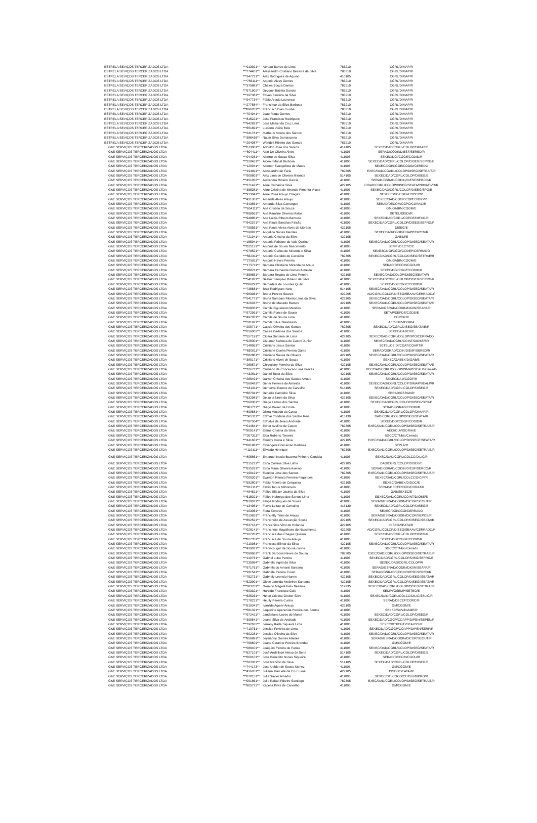| ESTRELA SEVIÇOS TERCERIZADOS LTDA | ***013921** | Abraao Barros de Lima | 783210 | CGRL/DIMAP/R |
| ESTRELA SEVIÇOS TERCERIZADOS LTDA | ***774451** | Alessandro Cristiano Bezerra da Silva | 783210 | CGRL/DIMAP/R |
| ESTRELA SEVIÇOS TERCERIZADOS LTDA | ***347731** | Alex Rodrigues de Aquino | 410105 | CGRL/DIMAP/R |
| ESTRELA SEVIÇOS TERCERIZADOS LTDA | ***756111** | Antonio Alves Gomes | 783210 | CGRL/DIMAP/R |
| ESTRELA SEVIÇOS TERCERIZADOS LTDA | ***375881** | Chales Souza Dantas | 783210 | CGRL/DIMAP/R |
| ESTRELA SEVIÇOS TERCERIZADOS LTDA | ***571902** | Devonei Batista Dantas | 783210 | CGRL/DIMAP/R |
| ESTRELA SEVIÇOS TERCERIZADOS LTDA | ***197381** | Erivan Ferreira da Silva | 783210 | CGRL/DIMAP/R |
| ESTRELA SEVIÇOS TERCERIZADOS LTDA | ***947734** | Fabio Araujo Lourenco | 783210 | CGRL/DIMAP/R |
| ESTRELA SEVIÇOS TERCERIZADOS LTDA | ***277584** | Francimar da Silva Barbosa | 783210 | CGRL/DIMAP/R |
| ESTRELA SEVIÇOS TERCERIZADOS LTDA | ***896201** | Francisco Dias d unha | 783210 | CGRL/DIMAP/R |
| ESTRELA SEVIÇOS TERCERIZADOS LTDA | ***704941** | Joao Fraga Gomes | 783210 | CGRL/DIMAP/R |
| ESTRELA SEVIÇOS TERCERIZADOS LTDA | ***816221** | Jose Francisco Rodrigues | 783210 | CGRL/DIMAP/R |
| ESTRELA SEVIÇOS TERCERIZADOS LTDA | ***942831** | Jose Maikel da Cruz Lima | 783210 | CGRL/DIMAP/R |
| ESTRELA SEVIÇOS TERCERIZADOS LTDA | ***651891** | Luciano Vieira Belo | 783210 | CGRL/DIMAP/R |
| ESTRELA SEVIÇOS TERCERIZADOS LTDA | ***241781** | Matheus Moura dos Santos | 783210 | CGRL/DIMAP/R |
| ESTRELA SEVIÇOS TERCERIZADOS LTDA | ***386436** | Natim Silva Damascena | 783210 | CGRL/DIMAP/R |
| ESTRELA SEVIÇOS TERCERIZADOS LTDA | ***294087** | Wendell Ribeiro dos Santos | 783210 | CGRL/DIMAP/R |
| G&E SERVIÇOS TERCERIZADOS LTDA | ***673001** | Adorildo Jose dos Santos | 414105 | SEXEC/DAD/CGRL/COLOP/DIMAP/E |
| G&E SERVIÇOS TERCERIZADOS LTDA | ***804411** | Alan De Oliveira Alves | 411005 | SERAD/CODINDIESF/SERED/R |
| G&E SERVIÇOS TERCERIZADOS LTDA | ***044281** | Alberto de Souza Silva | 411005 | SEXEC/DGI/CGGE/CODID/R |
| G&E SERVIÇOS TERCERIZADOS LTDA | ***320451** | Aldenir Macal Barbosa | 411005 | SEXEC/DAD/CGRL/COLOP/DISEG/SEPRG/E |
| G&E SERVIÇOS TERCERIZADOS LTDA | ***120041** | Aldenor Evangelista de Matos | 411005 | SEXEC/DGI/CGGE/CODID/CERRDO |
| G&E SERVIÇOS TERCERIZADOS LTDA | ***194811** | Alessandro de Faria | 782305 | EXEC/DAD/CGARL/COLOP/DISEG/SETRA/E/R |
| G&E SERVIÇOS TERCERIZADOS LTDA | ***900801** | Alex Lima de Oliveira Miranda | 514105 | SEXEC/DAD/CGRL/COLOP/DISEG/E |
| G&E SERVIÇOS TERCERIZADOS LTDA | ***451053** | Alexandra Ribeiro Garcia | 411005 | SERAD/GSRAD/CODIN/DIESF/SERCO/R |
| G&E SERVIÇOS TERCERIZADOS LTDA | ***371421** | Aline Catharine Silva | 422105 | C/DAD/CGRL/COLOP/DISEG/SEATA/PRIVATIVO/R |
| G&E SERVIÇOS TERCERIZADOS LTDA | ***355381** | Aline Cristina de Miranda Pimenta Vilass | 411005 | SEXEC/DAD/CGRL/COLOP/DISEG/SPG/E |
| G&E SERVIÇOS TERCERIZADOS LTDA | ***913041** | Aline Rosa Araujo Chagas | 411005 | SEXEC/DGE/CGGI/CODEP/R |
| G&E SERVIÇOS TERCERIZADOS LTDA | ***431361** | Amanda Alves Araujo | 411005 | SEXEC/DAD/CGGP/COPEO/DIO/R |
| G&E SERVIÇOS TERCERIZADOS LTDA | ***343551** | Amanda Silva Camargos | 411005 | SERAD/DECOM/CGPO/CORAC/R |
| G&E SERVIÇOS TERCERIZADOS LTDA | ***654111** | Ana Cristina de Souza | 411005 | GM/GABIM/CGGM/E |
| G&E SERVIÇOS TERCERIZADOS LTDA | ***898561** | Ana Karoline Oliveira Matos | 411005 | SETEL/DEIDI/R |
| G&E SERVIÇOS TERCERIZADOS LTDA | ***948851** | Ana Luizia Ribeiro Barbosa | 411005 | SEXEC/DAD/CGRL/COEOF/DIEXO/R |
| G&E SERVIÇOS TERCERIZADOS LTDA | ***942371** | Ana Paula Sanchas Falcão | 411005 | SEXEC/DAD/CGRL/COLOP/DISEG/SEPRG/R |
| G&E SERVIÇOS TERCERIZADOS LTDA | ***790561** | Ana Paula Vieira Alves de Moraes | 422105 | DISEG/E |
| G&E SERVIÇOS TERCERIZADOS LTDA | ***290971** | Angelica Nunes Mendes | 411005 | SEXECDAD/CGGP/COAPP/DIPEN/R |
| G&E SERVIÇOS TERCERIZADOS LTDA | ***721941** | Antonia Cristina da Silva | 422105 | GABIM/E |
| G&E SERVIÇOS TERCERIZADOS LTDA | ***155941** | Antonia Fabiane do Vale Quirino | 411005 | SEXEC/DAD/CGRL/COLOP/DISEG/SEATA/R |
| G&E SERVIÇOS TERCERIZADOS LTDA | ***025131** | Antonia de Sousa Nascimento | 411005 | SEMPI/DECTIC/E |
| G&E SERVIÇOS TERCERIZADOS LTDA | ***079521** | Antonio Carlos de Miranda e Silva | 411005 | SEXE3C/DGI/CGGI/CODEP/CERRADO |
| G&E SERVIÇOS TERCERIZADOS LTDA | ***562311** | Antonio Geraldo de Carvalho | 782305 | SEXEC/DAD/CGRL/COLO/DISEG/SETRAE/R |
| G&E SERVIÇOS TERCERIZADOS LTDA | ***275911** | Antonio Neves Pereira | 411005 | GM/GABIM/CGGM/E |
| G&E SERVIÇOS TERCERIZADOS LTDA | ***175711** | Barbara Chistiane Miranda de Arauo | 411005 | SERAD/DECOM/CGOU/R |
| G&E SERVIÇOS TERCERIZADOS LTDA | ***288211** | Barbara Fernanda Gomes Almeida | 411005 | SEXEC/DGI/CGGE/CODID/R |
| G&E SERVIÇOS TERCERIZADOS LTDA | ***358551** | Barbara Regina de Lima Pereira | 422105 | SEXEC/DAD/COLOP/DISEG/SEATA/R |
| G&E SERVIÇOS TERCERIZADOS LTDA | ***541921** | Beatriz Sampaio Ribeiro da Silva | 411005 | SEXEC/DAD/CGRL/COLOP/DISEG/SEPRG/R |
| G&E SERVIÇOS TERCERIZADOS LTDA | ***086291** | Bernadete de Lourdes Quititi | 411005 | SEXEC/DGI/CGGE/CODID/R |
| G&E SERVIÇOS TERCERIZADOS LTDA | ***736681** | Braz Rodrigues Neto | 514105 | SEXEC/DAD/CGRL/COLOP/DISEG/SEATA/R |
| G&E SERVIÇOS TERCERIZADOS LTDA | ***983361** | Bruna Pereira Soares | 422205 | AD/CGRL/COLOP/DISEG/SEAAV/CERRADO/R |
| G&E SERVIÇOS TERCERIZADOS LTDA | ***541771** | Bruna Sampaio Ribeiro Lima da Silva | 422105 | SEXEC/DAD/CGRL/COLOP/DISEG/SEATA/R |
| G&E SERVIÇOS TERCERIZADOS LTDA | ***420337** | Bruno de Macedo Ramos | 422105 | SEXEC/DAD/CGRL/COLOP/DISEG/SEATA/E |
| G&E SERVIÇOS TERCERIZADOS LTDA | ***698351** | Camila Figueiredo Mendes | 411005 | SERAD/GSRAD/CODIN/DIGIN/SEAPA/R |
| G&E SERVIÇOS TERCERIZADOS LTDA | ***972991** | Camila Ponce de Sousa | 411005 | SETAP/DEPDS/CGDS/E |
| G&E SERVIÇOS TERCERIZADOS LTDA | ***497031** | Camila de Souza Lima | 411005 | COROR/R |
| G&E SERVIÇOS TERCERIZADOS LTDA | ***011921** | Camila Silva Takahasshi | 411005 | AECi/OUVIDORIA |
| G&E SERVIÇOS TERCERIZADOS LTDA | ***299771** | Cassio Oliveira dos Santos | 782305 | SEXEC/DAD/CGRL/DISEG/SEATA/E/R |
| G&E SERVIÇOS TERCERIZADOS LTDA | ***656003** | Cassia Barbosa dos Santos | 411005 | SEXEC/GABEX/E |
| G&E SERVIÇOS TERCERIZADOS LTDA | ***557191** | Cícera Santana de Lima | 422105 | SEXEC/DAD/CGRL/COLOP/SPO/CERRADO |
| G&E SERVIÇOS TERCERIZADOS LTDA | ***925001** | Cleumar Barbosa de Castro Junior | 411005 | SEXEC/DAD/CGRL/COINT/DIOBE/ER |
| G&E SERVIÇOS TERCERIZADOS LTDA | ***148951** | Cristiany Jesus Santos | 411005 | SETEL/DEIDI/CGAT/COART/R |
| G&E SERVIÇOS TERCERIZADOS LTDA | ***830011** | Cristiane Cunha Pereira Gama | 411005 | SERAD/GSRAD/COIN/DIESF/SERED/R |
| G&E SERVIÇOS TERCERIZADOS LTDA | ***082861** | Cristiane Souza de Oliveira | 422105 | SEXEC/DAD/CGRL/COLOP/DISEG/SEATA/R |
| G&E SERVIÇOS TERCERIZADOS LTDA | ***380171** | Cristiano Alves de Souza | 411005 | SEXEC/GABEX/DIGAB/E |
| G&E SERVIÇOS TERCERIZADOS LTDA | ***269571** | Chrystiany Ferreira da Silva | 422105 | SEXEC/DAD/CGRL/COLOP/DISEG/SEATA/E |
| G&E SERVIÇOS TERCERIZADOS LTDA | ***106711** | Cristiano da Conceicao Lima Freitas | 411005 | XEC/DAD/CGRL/COLOP/DIMAP/SEALP/Cerrado |
| G&E SERVIÇOS TERCERIZADOS LTDA | ***432611** | Daniel Tosta da Silva | 422105 | SEXEC/DAD/CGRL/COLOP/DISEG/SEATA/R |
| G&E SERVIÇOS TERCERIZADOS LTDA | ***265491** | Darrah Cristina dos Santos Arruda | 411005 | SEXEC/DAD/CGOF/R |
| G&E SERVIÇOS TERCERIZADOS LTDA | ***560481** | Dener Ferreira de Almeida | 411005 | SEXEC/DAD/CGRL/COLOP/DIMAP/SEALP/R |
| G&E SERVIÇOS TERCERIZADOS LTDA | ***181311** | Demerval Ramos de Carvalho | 514105 | SEXEC/DAD/CGRL;COLOP/DISEG/E |
| G&E SERVIÇOS TERCERIZADOS LTDA | ***887041** | Denielle Carvalho Silva | 411005 | SERAD/GSRAD/R |
| G&E SERVIÇOS TERCERIZADOS LTDA | ***632981** | Delzuita Nnes da Silva | 422105 | SEXEC/DAD/CGRL/COLOP/DISEG/SEATA/R |
| G&E SERVIÇOS TERCERIZADOS LTDA | ***560361** | Diego Lemos dos Santos | 411005 | SEXEC/DAD/CGRL/COLOP/DISEG/SPG/E |
| G&E SERVIÇOS TERCERIZADOS LTDA | ***981711** | Diego Xavier da Costa | 411005 | SERAD/GSRAD/CODIN/R |
| G&E SERVIÇOS TERCERIZADOS LTDA | ***809681** | Dilma Macedo da Costa | 411005 | SEXEC/DAD/CGRL/COLOP/DIMAP/R |
| G&E SERVIÇOS TERCERIZADOS LTDA | ***585311** | Edmar Trindade dos Santos Reis | 415130 | DAD/CGRL/COLOP/DISEG/SEATA/R |
| G&E SERVIÇOS TERCERIZADOS LTDA | ***787504** | Ednalva de Jesus Andrade | 411005 | SEXEC/DGI/CGGF/CODID/R |
| G&E SERVIÇOS TERCERIZADOS LTDA | ***014641** | Ednor Avelino de Castro | 782305 | EXEC/DAD/CGRL/COLOP/DISEG/SETRA/E/R |
| G&E SERVIÇOS TERCERIZADOS LTDA | ***909141** | Elaine Cristina da Silva | 411005 | AECI/OUVIDORIA/E |
| G&E SERVIÇOS TERCERIZADOS LTDA | ***307311** | Elda Roberto Tavares | 411005 | SGCC/CTNbio/Cerrado |
| G&E SERVIÇOS TERCERIZADOS LTDA | ***441601** | Elenicy Costa e Silva | 422105 | EXEC/DAD/CGRL/COLOP/DISSEGT/SEATA/R |
| G&E SERVIÇOS TERCERIZADOS LTDA | ***681981** | Elisangela Conceicao Barbosa | 411005 | SEPLA/R |
| G&E SERVIÇOS TERCERIZADOS LTDA | ***119111** | Elivaldo Henrique | 782305 | EXEC/DAD/CGRL/COLOP/DISEG/SETRA/E/R |
| G&E SERVIÇOS TERCERIZADOS LTDA | ***806851** | Emanuel Inacio Bezerra Pinheiro Candeia | 411005 | SEXEC/DAD/CGRL/COLCC/DILIC/R |
| G&E SERVIÇOS TERCERIZADOS LTDA | ***315221** | Erica Cristina Silva Lilma | 422105 | DAD/CGRL/COLOP/DISEG/E |
| G&E SERVIÇOS TERCERIZADOS LTDA | ***635261** | Erica Maria Oliveira Avelino | 411005 | SERAD/GSRAD/CODIN/DIESF/SERCO/R |
| G&E SERVIÇOS TERCERIZADOS LTDA | ***199191** | Euzelito Jose dos Santos | 782305 | EXEC/DAD/CGRL/COLOP/DISEG/SETRA/E/R |
| G&E SERVIÇOS TERCERIZADOS LTDA | ***000301** | Ewerton Renato Ferreira Fagundes | 411005 | SEXEC/DAD/CGRL/COLCC/DICIP/R |
| G&E SERVIÇOS TERCERIZADOS LTDA | ***552801** | Fabio Ribeiro de Cerqueira | 422105 | SEXEC/GABEX/DIDOC/E |
| G&E SERVIÇOS TERCERIZADOS LTDA | ***812111** | Fabio Tanus Milhomem | 411005 | SERAD/DECEF/CGFI/CORAT/R |
| G&E SERVIÇOS TERCERIZADOS LTDA | ***484621** | Felipe Eliezer Jacinto da Silva | 411005 | GAB/SEXEC/E |
| G&E SERVIÇOS TERCERIZADOS LTDA | ***615021** | Felipe Nobrega dos Santos Lima | 411005 | SEXEC/DAD/CGRL/COINT/DIOBE/E |
| G&E SERVIÇOS TERCERIZADOS LTDA | ***810071** | Felipe Rodrigues de Souza | 411005 | SERAD/GSRAD/CODIN/DICOR/SEOUT/R |
| G&E SERVIÇOS TERCERIZADOS LTDA | ***134981** | Flavio Leitao de Carvalho | 415130 | SEXEC/DAD/CGRL/COLOP/DISEG/E |
| G&E SERVIÇOS TERCERIZADOS LTDA | ***103061** | Flora Tavares | 411005 | SEXEC/DGI/CGGI/CERRADO |
| G&E SERVIÇOS TERCERIZADOS LTDA | ***013651** | Francielly Teles de Araujo | 411005 | SERAD/GSRAD/CODIN/DICOR/SEPOS/R |
| G&E SERVIÇOS TERCERIZADOS LTDA | ***852521** | Francinelio de Assunção Sousa | 422105 | SEXEC/DAD/CGRL/COLOP/DISEG//SEATA/R |
| G&E SERVIÇOS TERCERIZADOS LTDA | ***637161** | Francenilda Vitor de Holanda | 422105 | DISEG/SEATA/R |
| G&E SERVIÇOS TERCERIZADOS LTDA | ***028141** | Francinete Magalhaes do Nascimento | 422205 | AD/CGRL/COLOP/DISEG/SEAAV/CERRADO/R |
| G&E SERVIÇOS TERCERIZADOS LTDA | ***107261** | Francisca das Chagas Queiroz | 411005 | SEXEC/DAD/CGRL/COLOP/DISEG/R |
| G&E SERVIÇOS TERCERIZADOS LTDA | ***827351** | Francisca de Souza Araujo | 411005 | SEXEC/DGI/CGGF/CODID/R |
| G&E SERVIÇOS TERCERIZADOS LTDA | ***210981** | Francisca Ellmar da Silva | 422105 | SEXEC/DAD/CGRL/COLOP/DISEG/SEATA/R |
| G&E SERVIÇOS TERCERIZADOS LTDA | ***439071** | Fracisco Igor de Sousa cunha | 411005 | SGCC/CTNbio/Cerrado |
| G&E SERVIÇOS TERCERIZADOS LTDA | ***099661** | Frank Barbosa Neves de Souza | 782305 | EXEC/DAD/CGRL/COLOP/DISEG/SETRA/E/R |
| G&E SERVIÇOS TERCERIZADOS LTDA | ***140761** | Gabriel Luka Pereira | 411005 | SEXEC/DAD/CGRL/COLOP/DISG/SEPRG/E |
| G&E SERVIÇOS TERCERIZADOS LTDA | ***235994** | Gabriela Ingrid da Silva | 411005 | SEXEC/DAD/CGRL/COLOP/R |
| G&E SERVIÇOS TERCERIZADOS LTDA | ***971761** | Gabriela do Amaral Santana | 411005 | SERAD/GSRAD/CODIN/DIGIN/SEAPA/R |
| G&E SERVIÇOS TERCERIZADOS LTDA | ***911541** | Gabriela Pereira Couto | 411005 | SERAD/GSRAD/CODIN/DIESF/SERED/R |
| G&E SERVIÇOS TERCERIZADOS LTDA | ***752731** | Gabriely Leoncio Nunes | 422105 | SEXEC/DAD/CGRL/COLOP/DISEG//SEATA/R |
| G&E SERVIÇOS TERCERIZADOS LTDA | ***523901** | Giese Jamilda Medeiros Santana | 422105 | SEXEC/DAD/CGRL/COLOP/DISEG//SEATA/R |
| G&E SERVIÇOS TERCERIZADOS LTDA | ***383701** | Geraldo Magela Felix Bezerra | 519935 | SEXEC/DAD/CGRL/COLOP/DISEG/SETRA//R |
| G&E SERVIÇOS TERCERIZADOS LTDA | ***503321** | Haroldo Francisco Gois | 411005 | SEMPI/GSEMP/SETEO/E |
| G&E SERVIÇOS TERCERIZADOS LTDA | ***635261** | Helen Cristina Gruber Silva | 411005 | SEXEC/DAD/CGRL/COLCC/DILIC/SELIC/R |
| G&E SERVIÇOS TERCERIZADOS LTDA | ***170221** | Heully Pereira Cunha | 411005 | SERAD/DECEF/CGRC/R |
| G&E SERVIÇOS TERCERIZADOS LTDA | ***619341** | Ivanilda Aguiar Araujo | 422105 | GM/CGGM/E |
| G&E SERVIÇOS TERCERIZADOS LTDA | ***581321** | Jaqueline Aparecida Pereira dos Santos | 411005 | SEXEC/SUV/DIAME/R |
| G&E SERVIÇOS TERCERIZADOS LTDA | ***972421** | Janderlane Lopes do Monte | 411005 | SEXEC/DAD/CGRL/COLOP/DISEG/R |
| G&E SERVIÇOS TERCERIZADOS LTDA | ***399641** | Jeane Silva de Andrade | 411005 | SEXEC/DAD/CGGP/COAPP/DIPEN/SEPEN/R |
| G&E SERVIÇOS TERCERIZADOS LTDA | ***792633** | Jerrany Karla Siqueira Lima | 411005 | SEXEC/DTI/CGTI/SEAUSS/R |
| G&E SERVIÇOS TERCERIZADOS LTDA | ***710761** | Jessica Ferreira de Lima | 411005 | SEXEC/DAD/CGGP/COAPP/DIPEN/SERP/R |
| G&E SERVIÇOS TERCERIZADOS LTDA | ***592281** | Jessica Oliveira da Silva | 411005 | SEXEC/DAD/CGRL/COLOP/DISEG/SEATA/R |
| G&E SERVIÇOS TERCERIZADOS LTDA | ***856891** | Jeyzianny Gomes Ataides | 411005 | SERAD/GSRAD/CODIN/DICOR/SEOUT/R |
| G&E SERVIÇOS TERCERIZADOS LTDA | ***769601** | Joana Catarine Pereira Brandao | 411005 | GM/CGGM/E |
| G&E SERVIÇOS TERCERIZADOS LTDA | ***089401** | Joaquim Pereira de Farias | 411005 | SEXEC/DAD/CGRL/COLOP/DISEG/SEATA/R |
| G&E SERVIÇOS TERCERIZADOS LTDA | ***627101** | José Andeilson Aleixo de Sena | 514105 | SEXEC/DAD/CGRL/COLOP/DISEG/E |
| G&E SERVIÇOS TERCERIZADOS LTDA | ***669101** | Jose Benedito Nunes Siqueira | 411005 | SERAD/DECOM/CGOU/R |
| G&E SERVIÇOS TERCERIZADOS LTDA | ***623911** | Jose Ivanildo da Silva | 514105 | SEXEC/DAD/CGRL/COLOP/DISEG/E |
| G&E SERVIÇOS TERCERIZADOS LTDA | ***744173** | Jose Uelder de Sousa Menez | 411005 | GM/CGGM/E |
| G&E SERVIÇOS TERCERIZADOS LTDA | ***416651** | Juliana Marciele da Cruz Lima | 422105 | DISEG/SEATA//R |
| G&E SERVIÇOS TERCERIZADOS LTDA | ***670151** | Julia Xavier Amador | 411005 | SEXEC/DTI/CGCO/COPLN/DIPRO/R |
| G&E SERVIÇOS TERCERIZADOS LTDA | ***091851** | Julio Rafael Ribeiro Santiago | 782305 | EXEC/DAD/CGRL/COLOP/DISEG/SETRA/E/R |
| G&E SERVIÇOS TERCERIZADOS LTDA | ***805773** | Kacelia Pires de Carvalho | 411005 | GM/CGGM/E |